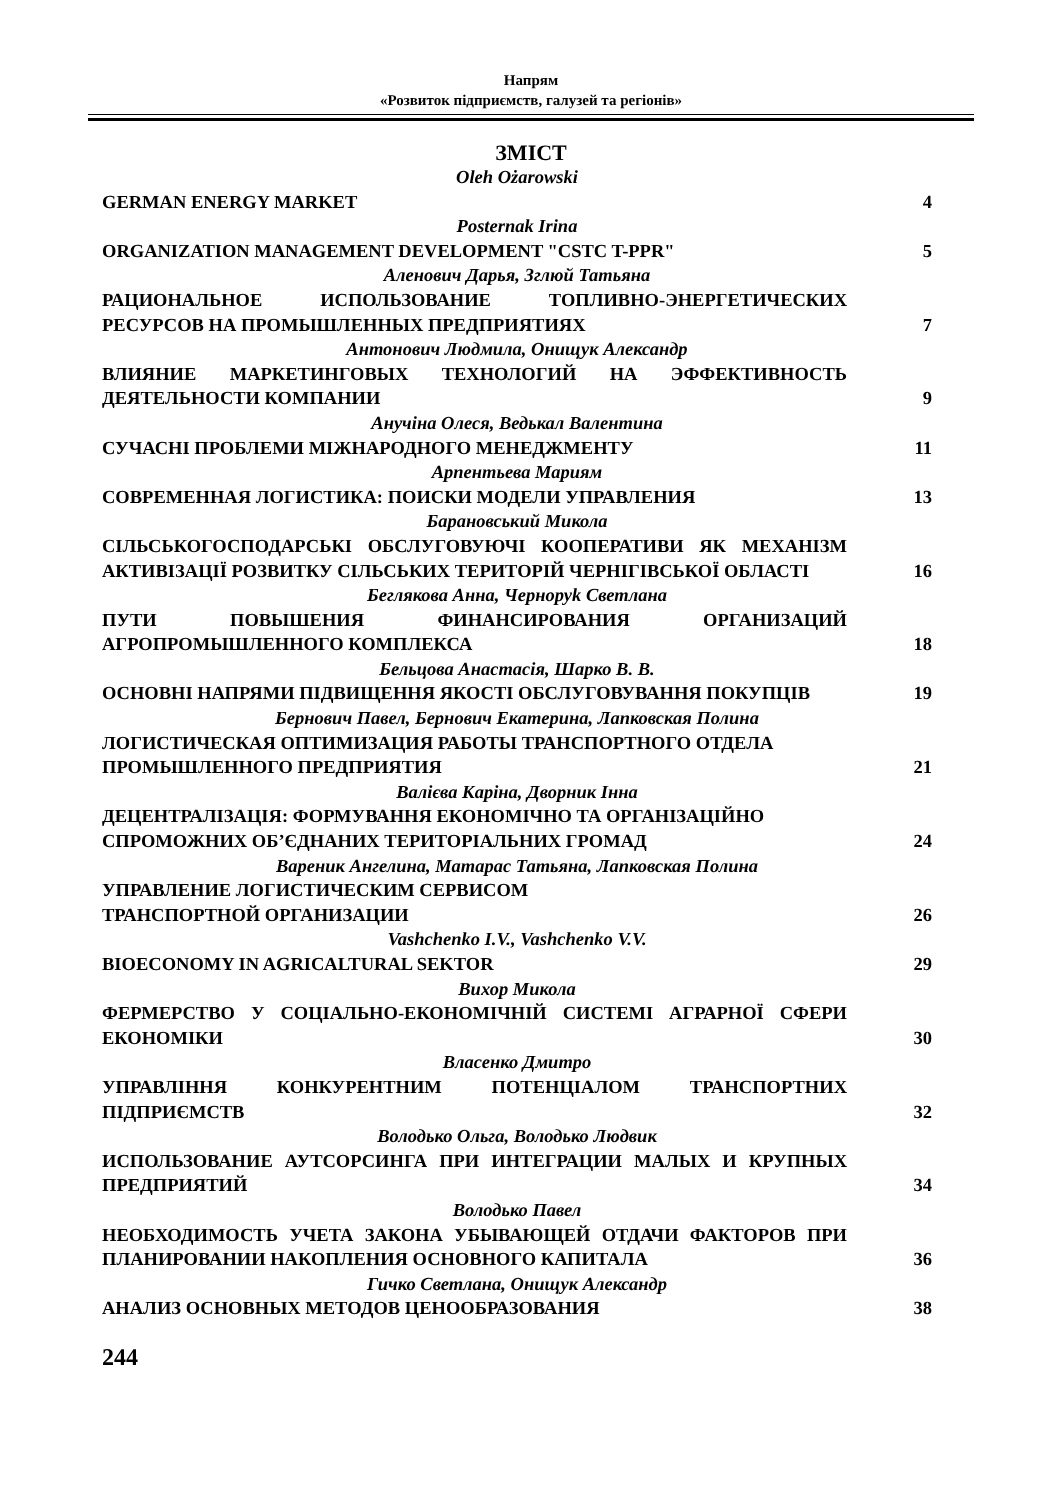Напрям
«Розвиток підприємств, галузей та регіонів»
ЗМІСТ
Oleh Ożarowski
GERMAN ENERGY MARKET
4
Posternak Irina
ORGANIZATION MANAGEMENT DEVELOPMENT "CSTC T-PPR"
5
Аленович Дарья, Зглюй Татьяна
РАЦИОНАЛЬНОЕ ИСПОЛЬЗОВАНИЕ ТОПЛИВНО-ЭНЕРГЕТИЧЕСКИХ РЕСУРСОВ НА ПРОМЫШЛЕННЫХ ПРЕДПРИЯТИЯХ
7
Антонович Людмила, Онищук Александр
ВЛИЯНИЕ МАРКЕТИНГОВЫХ ТЕХНОЛОГИЙ НА ЭФФЕКТИВНОСТЬ ДЕЯТЕЛЬНОСТИ КОМПАНИИ
9
Анучіна Олеся, Ведькал Валентина
СУЧАСНІ ПРОБЛЕМИ МІЖНАРОДНОГО МЕНЕДЖМЕНТУ
11
Арпентьева Мариям
СОВРЕМЕННАЯ ЛОГИСТИКА: ПОИСКИ МОДЕЛИ УПРАВЛЕНИЯ
13
Барановський Микола
СІЛЬСЬКОГОСПОДАРСЬКІ ОБСЛУГОВУЮЧІ КООПЕРАТИВИ ЯК МЕХАНІЗМ АКТИВІЗАЦІЇ РОЗВИТКУ СІЛЬСЬКИХ ТЕРИТОРІЙ ЧЕРНІГІВСЬКОЇ ОБЛАСТІ
16
Беглякова Анна, Черноруk Светлана
ПУТИ ПОВЫШЕНИЯ ФИНАНСИРОВАНИЯ ОРГАНИЗАЦИЙ АГРОПРОМЫШЛЕННОГО КОМПЛЕКСА
18
Бельцова Анастасія, Шарко В. В.
ОСНОВНІ НАПРЯМИ ПІДВИЩЕННЯ ЯКОСТІ ОБСЛУГОВУВАННЯ ПОКУПЦІВ
19
Бернович Павел, Бернович Екатерина, Лапковская Полина
ЛОГИСТИЧЕСКАЯ ОПТИМИЗАЦИЯ РАБОТЫ ТРАНСПОРТНОГО ОТДЕЛА ПРОМЫШЛЕННОГО ПРЕДПРИЯТИЯ
21
Валієва Каріна, Дворник Інна
ДЕЦЕНТРАЛІЗАЦІЯ: ФОРМУВАННЯ ЕКОНОМІЧНО ТА ОРГАНІЗАЦІЙНО СПРОМОЖНИХ ОБ’ЄДНАНИХ ТЕРИТОРІАЛЬНИХ ГРОМАД
24
Вареник Ангелина, Матарас Татьяна, Лапковская Полина
УПРАВЛЕНИЕ ЛОГИСТИЧЕСКИМ СЕРВИСОМ
ТРАНСПОРТНОЙ ОРГАНИЗАЦИИ
26
Vashchenko I.V., Vashchenko V.V.
BIOECONOMY IN AGRICALTURAL SEKTOR
29
Вихор Микола
ФЕРМЕРСТВО У СОЦІАЛЬНО-ЕКОНОМІЧНІЙ СИСТЕМІ АГРАРНОЇ СФЕРИ ЕКОНОМІКИ
30
Власенко Дмитро
УПРАВЛІННЯ КОНКУРЕНТНИМ ПОТЕНЦІАЛОМ ТРАНСПОРТНИХ ПІДПРИЄМСТВ
32
Володько Ольга, Володько Людвик
ИСПОЛЬЗОВАНИЕ АУТСОРСИНГА ПРИ ИНТЕГРАЦИИ МАЛЫХ И КРУПНЫХ ПРЕДПРИЯТИЙ
34
Володько Павел
НЕОБХОДИМОСТЬ УЧЕТА ЗАКОНА УБЫВАЮЩЕЙ ОТДАЧИ ФАКТОРОВ ПРИ ПЛАНИРОВАНИИ НАКОПЛЕНИЯ ОСНОВНОГО КАПИТАЛА
36
Гичко Светлана, Онищук Александр
АНАЛИЗ ОСНОВНЫХ МЕТОДОВ ЦЕНООБРАЗОВАНИЯ
38
244